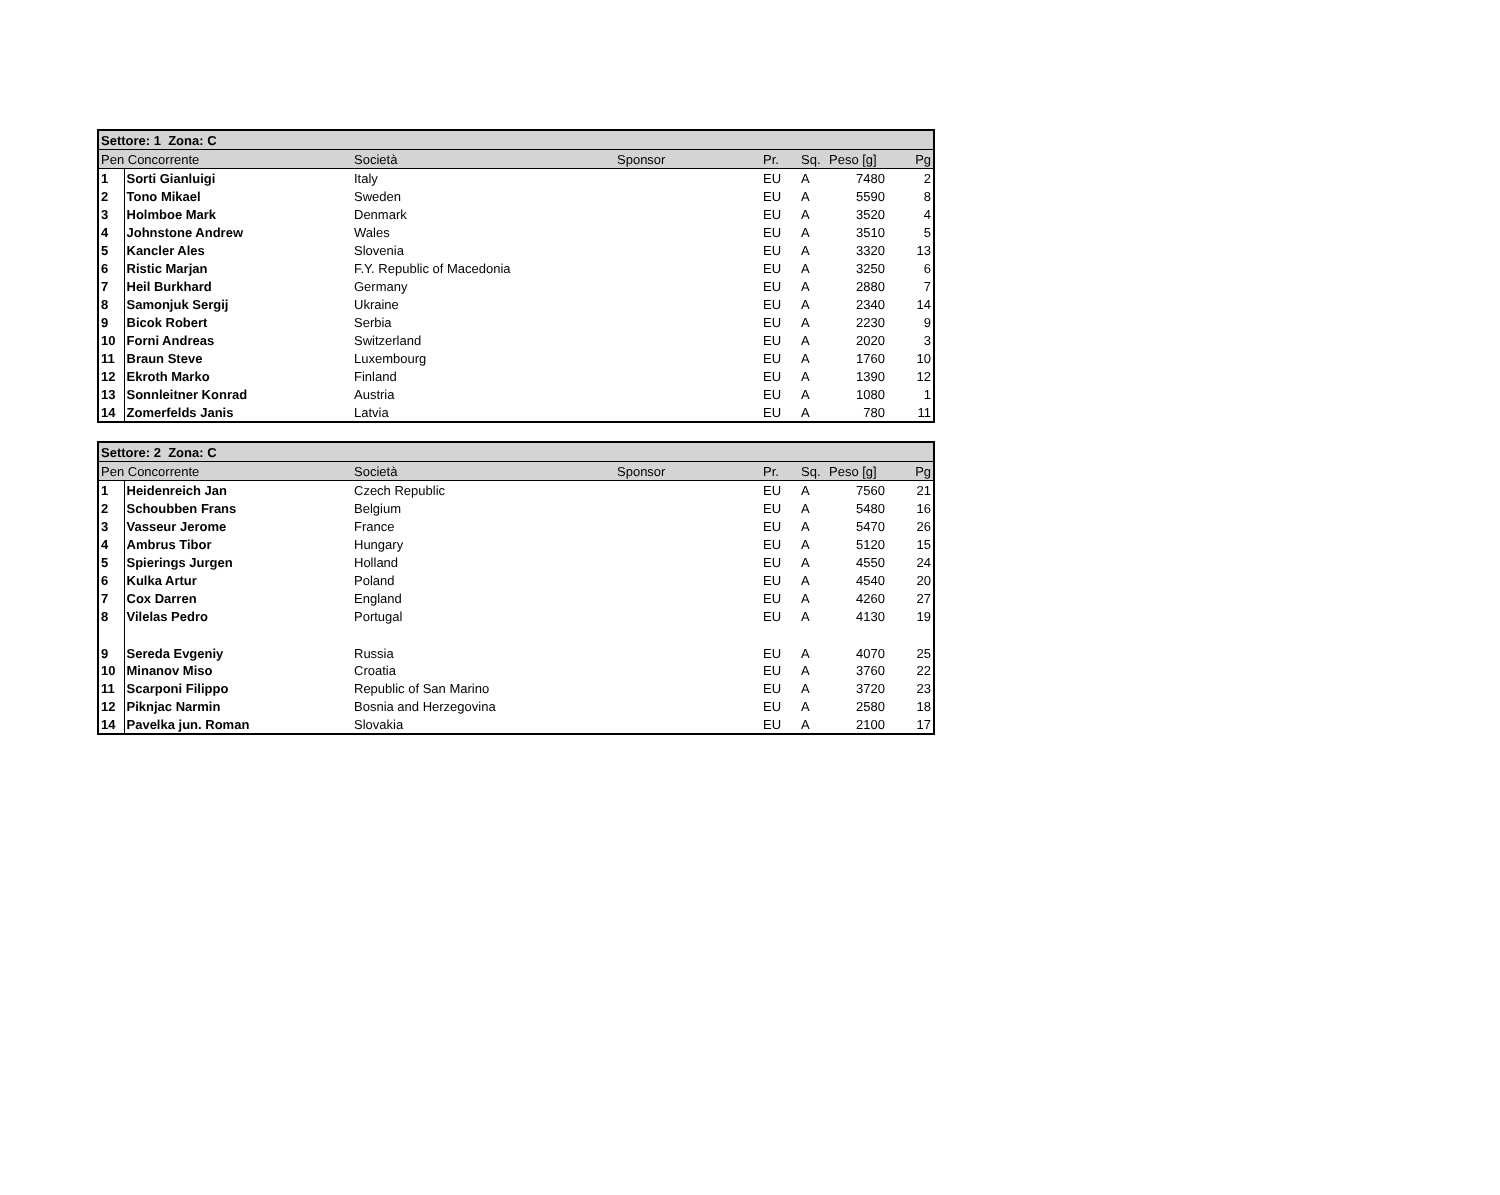| Settore: 1 Zona: C | | | | | | | |
| --- | --- | --- | --- | --- | --- | --- | --- |
| Pen Concorrente | | Società | Sponsor | Pr. | Sq. | Peso [g] | Pg |
| 1 | Sorti Gianluigi | Italy | | EU | A | 7480 | 2 |
| 2 | Tono Mikael | Sweden | | EU | A | 5590 | 8 |
| 3 | Holmboe Mark | Denmark | | EU | A | 3520 | 4 |
| 4 | Johnstone Andrew | Wales | | EU | A | 3510 | 5 |
| 5 | Kancler Ales | Slovenia | | EU | A | 3320 | 13 |
| 6 | Ristic Marjan | F.Y. Republic of Macedonia | | EU | A | 3250 | 6 |
| 7 | Heil Burkhard | Germany | | EU | A | 2880 | 7 |
| 8 | Samonjuk Sergij | Ukraine | | EU | A | 2340 | 14 |
| 9 | Bicok Robert | Serbia | | EU | A | 2230 | 9 |
| 10 | Forni Andreas | Switzerland | | EU | A | 2020 | 3 |
| 11 | Braun Steve | Luxembourg | | EU | A | 1760 | 10 |
| 12 | Ekroth Marko | Finland | | EU | A | 1390 | 12 |
| 13 | Sonnleitner Konrad | Austria | | EU | A | 1080 | 1 |
| 14 | Zomerfelds Janis | Latvia | | EU | A | 780 | 11 |
| Settore: 2 Zona: C | | | | | | | |
| --- | --- | --- | --- | --- | --- | --- | --- |
| Pen Concorrente | | Società | Sponsor | Pr. | Sq. | Peso [g] | Pg |
| 1 | Heidenreich Jan | Czech Republic | | EU | A | 7560 | 21 |
| 2 | Schoubben Frans | Belgium | | EU | A | 5480 | 16 |
| 3 | Vasseur Jerome | France | | EU | A | 5470 | 26 |
| 4 | Ambrus Tibor | Hungary | | EU | A | 5120 | 15 |
| 5 | Spierings Jurgen | Holland | | EU | A | 4550 | 24 |
| 6 | Kulka Artur | Poland | | EU | A | 4540 | 20 |
| 7 | Cox Darren | England | | EU | A | 4260 | 27 |
| 8 | Vilelas Pedro | Portugal | | EU | A | 4130 | 19 |
| 9 | Sereda Evgeniy | Russia | | EU | A | 4070 | 25 |
| 10 | Minanov Miso | Croatia | | EU | A | 3760 | 22 |
| 11 | Scarponi Filippo | Republic of San Marino | | EU | A | 3720 | 23 |
| 12 | Piknjac Narmin | Bosnia and Herzegovina | | EU | A | 2580 | 18 |
| 14 | Pavelka jun. Roman | Slovakia | | EU | A | 2100 | 17 |